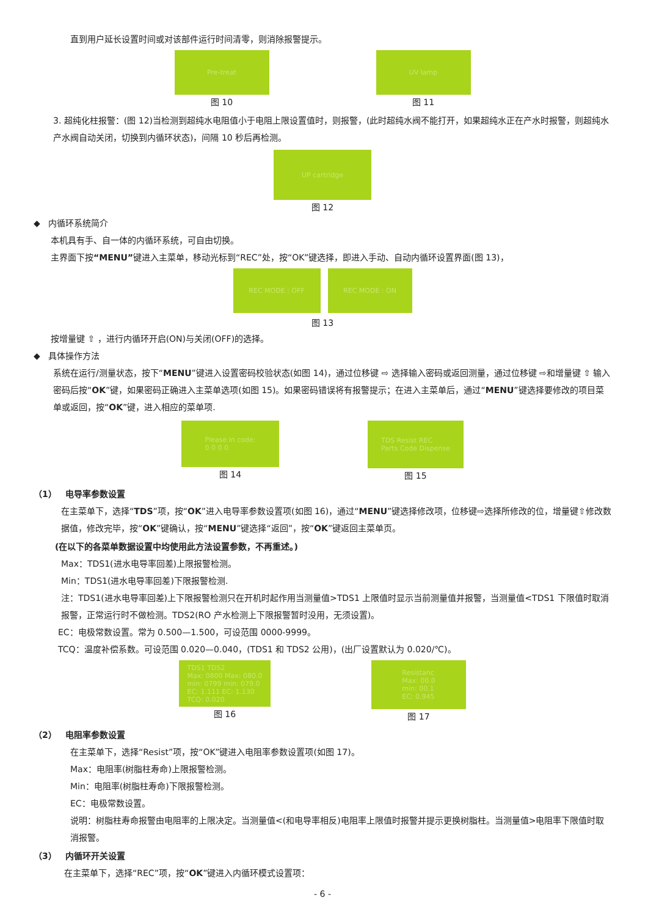直到用户延长设置时间或对该部件运行时间清零，则消除报警提示。
Pre-treat
图 10
UV lamp
图 11
3. 超纯化柱报警：(图 12)当检测到超纯水电阻值小于电阻上限设置值时，则报警，(此时超纯水阀不能打开，如果超纯水正在产水时报警，则超纯水产水阀自动关闭，切换到内循环状态)，间隔 10 秒后再检测。
UP cartridge
图 12
◆ 内循环系统简介
本机具有手、自一体的内循环系统，可自由切换。
主界面下按“MENU”键进入主菜单，移动光标到“REC”处，按“OK”键选择，即进入手动、自动内循环设置界面(图 13)，
REC MODE : OFF REC MODE : ON
图 13
按增量键 ⇧ ，进行内循环开启(ON)与关闭(OFF)的选择。
◆ 具体操作方法
系统在运行/测量状态，按下“MENU”键进入设置密码校验状态(如图 14)，通过位移键 ⇨ 选择输入密码或返回测量，通过位移键 ⇨和增量键 ⇧ 输入密码后按“OK”键，如果密码正确进入主菜单选项(如图 15)。如果密码错误将有报警提示；在进入主菜单后，通过“MENU”键选择要修改的项目菜单或返回，按“OK”键，进入相应的菜单项.
Please in code:
0 0 0 0
图 14
TDS Resist REC
Parts Code Dispense
图 15
（1） 电导率参数设置
在主菜单下，选择“TDS”项，按“OK”进入电导率参数设置项(如图 16)，通过“MENU”键选择修改项，位移键⇨选择所修改的位，增量键⇧修改数据值，修改完毕，按“OK”键确认，按“MENU”键选择“返回”，按“OK”键返回主菜单页。
(在以下的各菜单数据设置中均使用此方法设置参数，不再重述。)
Max：TDS1(进水电导率回差)上限报警检测。
Min：TDS1(进水电导率回差)下限报警检测.
注：TDS1(进水电导率回差)上下限报警检测只在开机时起作用当测量值>TDS1 上限值时显示当前测量值并报警，当测量值<TDS1 下限值时取消报警，正常运行时不做检测。TDS2(RO 产水检测上下限报警暂时没用，无须设置)。
EC：电极常数设置。常为 0.500—1.500，可设范围 0000-9999。
TCQ：温度补偿系数。可设范围 0.020—0.040，(TDS1 和 TDS2 公用)，(出厂设置默认为 0.020/℃)。
TDS1 TDS2
Max: 0800 Max: 080.0
min: 0799 min: 079.0
EC: 1.111 EC: 1.130
TCQ: 0.020
图 16
Resistanc
Max: 00.0
min: 00.1
EC: 0.945
图 17
（2） 电阻率参数设置
在主菜单下，选择“Resist”项，按“OK”键进入电阻率参数设置项(如图 17)。
Max：电阻率(树脂柱寿命)上限报警检测。
Min：电阻率(树脂柱寿命)下限报警检测。
EC：电极常数设置。
说明：树脂柱寿命报警由电阻率的上限决定。当测量值<(和电导率相反)电阻率上限值时报警并提示更换树脂柱。当测量值>电阻率下限值时取消报警。
（3） 内循环开关设置
在主菜单下，选择“REC”项，按“OK”键进入内循环模式设置项：
- 6 -